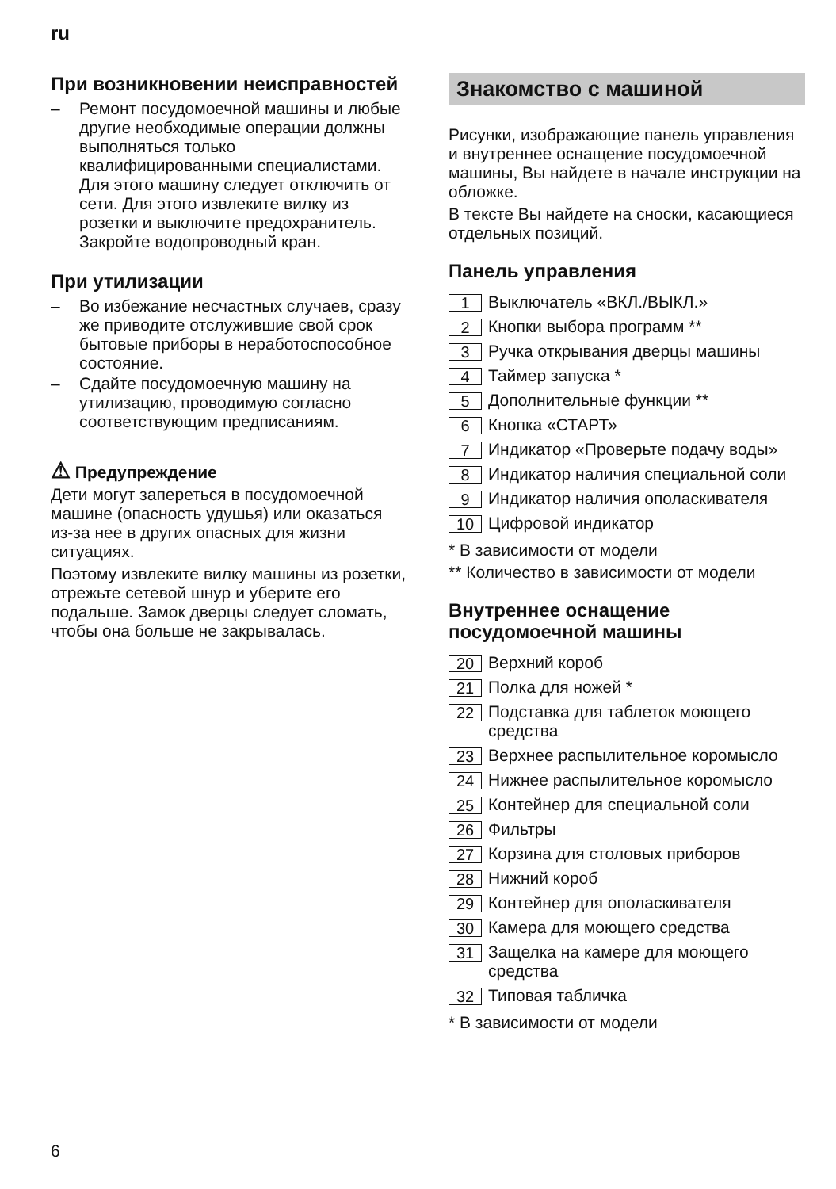ru
При возникновении неисправностей
– Ремонт посудомоечной машины и любые другие необходимые операции должны выполняться только квалифицированными специалистами. Для этого машину следует отключить от сети. Для этого извлеките вилку из розетки и выключите предохранитель. Закройте водопроводный кран.
При утилизации
– Во избежание несчастных случаев, сразу же приводите отслужившие свой срок бытовые приборы в неработоспособное состояние.
– Сдайте посудомоечную машину на утилизацию, проводимую согласно соответствующим предписаниям.
⚠ Предупреждение
Дети могут запереться в посудомоечной машине (опасность удушья) или оказаться из-за нее в других опасных для жизни ситуациях.
Поэтому извлеките вилку машины из розетки, отрежьте сетевой шнур и уберите его подальше. Замок дверцы следует сломать, чтобы она больше не закрывалась.
Знакомство с машиной
Рисунки, изображающие панель управления и внутреннее оснащение посудомоечной машины, Вы найдете в начале инструкции на обложке.
В тексте Вы найдете на сноски, касающиеся отдельных позиций.
Панель управления
1 Выключатель «ВКЛ./ВЫКЛ.»
2 Кнопки выбора программ **
3 Ручка открывания дверцы машины
4 Таймер запуска *
5 Дополнительные функции **
6 Кнопка «СТАРТ»
7 Индикатор «Проверьте подачу воды»
8 Индикатор наличия специальной соли
9 Индикатор наличия ополаскивателя
10 Цифровой индикатор
* В зависимости от модели
** Количество в зависимости от модели
Внутреннее оснащение посудомоечной машины
20 Верхний короб
21 Полка для ножей *
22 Подставка для таблеток моющего средства
23 Верхнее распылительное коромысло
24 Нижнее распылительное коромысло
25 Контейнер для специальной соли
26 Фильтры
27 Корзина для столовых приборов
28 Нижний короб
29 Контейнер для ополаскивателя
30 Камера для моющего средства
31 Защелка на камере для моющего средства
32 Типовая табличка
* В зависимости от модели
6